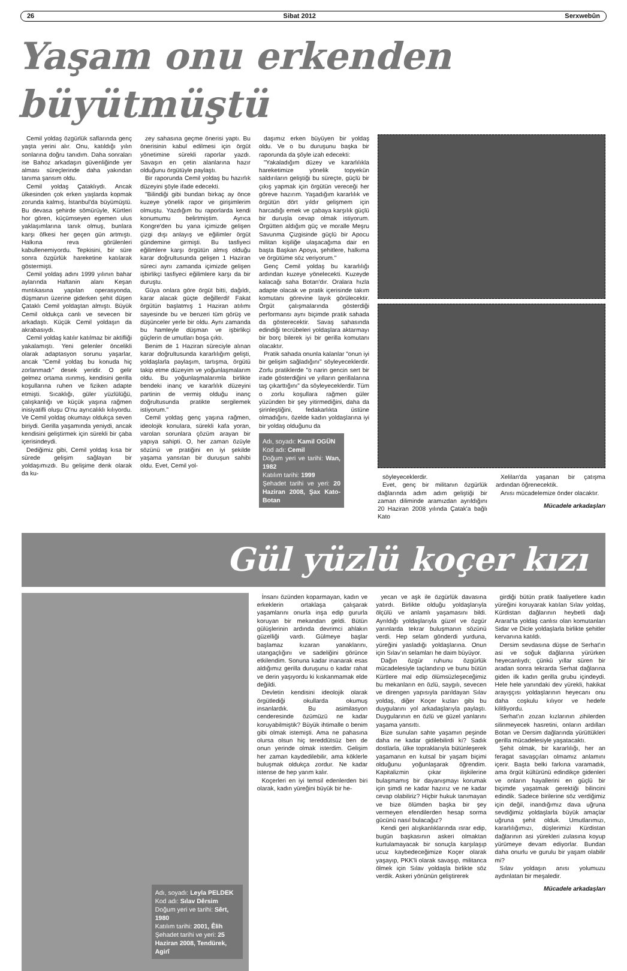26 Sibat 2012 Serxwebûn
Yaşam onu erkenden büyütmüştü
Cemil yoldaş özgürlük saflarında genç yaşta yerini alır. Onu, katıldığı yılın sonlarına doğru tanıdım. Daha sonraları ise Bahoz arkadaşın güvenliğinde yer alması süreçlerinde daha yakından tanıma şansım oldu.
Cemil yoldaş Çataklıydı. Ancak ülkesinden çok erken yaşlarda kopmak zorunda kalmış, İstanbul'da büyümüştü. Bu devasa şehirde sömürüyle, Kürtleri hor gören, küçümseyen egemen ulus yaklaşımlarına tanık olmuş, bunlara karşı öfkesi her geçen gün artmıştı. Halkına reva görülenleri kabullenemiyordu. Tepkisini, bir süre sonra özgürlük hareketine katılarak göstermişti.
Cemil yoldaş adını 1999 yılının bahar aylarında Haftanin alanı Keşan mıntıkasına yapılan operasyonda, düşmanın üzerine giderken şehit düşen Çataklı Cemil yoldaştan almıştı. Büyük Cemil oldukça canlı ve sevecen bir arkadaştı. Küçük Cemil yoldaşın da akrabasıydı.
Cemil yoldaş katılır katılmaz bir aktifliği yakalamıştı. Yeni gelenler öncelikli olarak adaptasyon sorunu yaşarlar, ancak "Cemil yoldaş bu konuda hiç zorlanmadı" desek yeridir. O gelir gelmez ortama ısınmış, kendisini gerilla koşullarına ruhen ve fiziken adapte etmişti. Sıcaklığı, güler yüzlülüğü, çalışkanlığı ve küçük yaşına rağmen inisiyatifli oluşu O'nu ayrıcalıklı kılıyordu. Ve Cemil yoldaş okumayı oldukça seven biriydi. Gerilla yaşamında yeniydi, ancak kendisini geliştirmek için sürekli bir çaba içerisindeydi.
Dediğimiz gibi, Cemil yoldaş kısa bir sürede gelişim sağlayan bir yoldaşımızdı. Bu gelişime denk olarak da ku-
zey sahasına geçme önerisi yaptı. Bu önerisinin kabul edilmesi için örgüt yönetimine sürekli raporlar yazdı. Savaşın en çetin alanlarına hazır olduğunu örgütüyle paylaştı.
Bir raporunda Cemil yoldaş bu hazırlık düzeyini şöyle ifade edecekti.
"Bilindiği gibi bundan birkaç ay önce kuzeye yönelik rapor ve girişimlerim olmuştu. Yazdığım bu raporlarda kendi konumumu belirtmiştim. Ayrıca Kongre'den bu yana içimizde gelişen çizgi dışı anlayış ve eğilimler örgüt gündemine girmişti. Bu tasfiyeci eğilimlere karşı örgütün almış olduğu karar doğrultusunda gelişen 1 Haziran süreci aynı zamanda içimizde gelişen işbirlikçi tasfiyeci eğilimlere karşı da bir duruştu.
Güya onlara göre örgüt bitti, dağıldı, karar alacak güçte değillerdi! Fakat örgütün başlatmış 1 Haziran atılımı sayesinde bu ve benzeri tüm görüş ve düşünceler yerle bir oldu. Aynı zamanda bu hamleyle düşman ve işbirlikçi güçlerin de umutları boşa çıktı.
Benim de 1 Haziran süreciyle alınan karar doğrultusunda kararlılığım gelişti, yoldaşlarla paylaşım, tartışma, örgütü takip etme düzeyim ve yoğunlaşmalarım oldu. Bu yoğunlaşmalarımla birlikte bendeki inanç ve kararlılık düzeyini partinin de vermiş olduğu inanç doğrultusunda pratikte sergilemek istiyorum."
Cemil yoldaş genç yaşına rağmen, ideolojik konulara, sürekli kafa yoran, varolan sorunlara çözüm arayan bir yapıya sahipti. O, her zaman özüyle sözünü ve pratiğini en iyi şekilde yaşama yansıtan bir duruşun sahibi oldu. Evet, Cemil yol-
daşımız erken büyüyen bir yoldaş oldu. Ve o bu duruşunu başka bir raporunda da şöyle izah edecekti:
"Yakaladığım düzey ve kararlılıkla hareketimize yönelik topyekün saldırıların geliştiği bu süreçte, güçlü bir çıkış yapmak için örgütün vereceği her göreve hazırım. Yaşadığım kararlılık ve örgütün dört yıldır gelişmem için harcadığı emek ve çabaya karşılık güçlü bir duruşla cevap olmak istiyorum. Örgütten aldığım güç ve moralle Meşru Savunma Çizgisinde güçlü bir Apocu militan kişiliğe ulaşacağıma dair en başta Başkan Apoya, şehitlere, halkıma ve örgütüme söz veriyorum."
Genç Cemil yoldaş bu kararlılığı ardından kuzeye yönelecekti. Kuzeyde kalacağı saha Botan'dır. Oralara hızla adapte olacak ve pratik içerisinde takım komutanı görevine layık görülecektir. Örgüt çalışmalarında gösterdiği performansı aynı biçimde pratik sahada da gösterecektir. Savaş sahasında edindiği tecrübeleri yoldaşlara aktarmayı bir borç bilerek iyi bir gerilla komutanı olacaktır.
Pratik sahada onunla kalanlar "onun iyi bir gelişim sağladığını" söyleyeceklerdir. Zorlu pratiklerde "o narin gencin sert bir irade gösterdiğini ve yılların gerillalarına taş çıkarttığını" da söyleyeceklerdir. Tüm o zorlu koşullara rağmen güler yüzünden bir şey yitirmediğini, daha da şirinleştiğini, fedakarlıkta üstüne olmadığını, özelde kadın yoldaşlarına iyi bir yoldaş olduğunu da
Adı, soyadı: Kamil OGÜN
Kod adı: Cemil
Doğum yeri ve tarihi: Wan, 1982
Katılım tarihi: 1999
Şehadet tarihi ve yeri: 20 Haziran 2008, Şax Kato-Botan
söyleyeceklerdir.
Evet, genç bir militanın özgürlük dağlarında adım adım geliştiği bir zaman diliminde aramızdan ayrıldığını 20 Haziran 2008 yılında Çatak'a bağlı Kato
Xelilan'da yaşanan bir çatışma ardından öğrenecektik.
Anısı mücadelemize önder olacaktır.
Mücadele arkadaşları
Gül yüzlü koçer kızı
Adı, soyadı: Leyla PELDEK
Kod adı: Sılav Dêrsim
Doğum yeri ve tarihi: Sêrt, 1980
Katılım tarihi: 2001, Êlih
Şehadet tarihi ve yeri: 25 Haziran 2008, Tendürek, Agirî
İnsanı özünden koparmayan, kadın ve erkeklerin ortaklaşa çalışarak yaşamlarını onurla inşa edip gururla koruyan bir mekandan geldi. Bütün gülüşlerinin ardında devrimci ahlakın güzelliği vardı. Gülmeye başlar başlamaz kızaran yanaklarını, utangaçlığını ve sadeliğini görünce etkilendim. Sonuna kadar inanarak esas aldığımız gerilla duruşunu o kadar rahat ve derin yaşıyordu ki kıskanmamak elde değildi.
Devletin kendisini ideolojik olarak örgütlediği okullarda okumuş insanlardık. Bu asimilasyon cenderesinde özümüzü ne kadar koruyabilmiştik? Büyük ihtimalle o benim gibi olmak istemişti. Ama ne pahasına olursa olsun hiç tereddütsüz ben de onun yerinde olmak isterdim. Gelişim her zaman kaydedilebilir, ama köklerle buluşmak oldukça zordur. Ne kadar istense de hep yarım kalır.
Koçerleri en iyi temsil edenlerden biri olarak, kadın yüreğini büyük bir he-
yecan ve aşk ile özgürlük davasına yatırdı. Birlikte olduğu yoldaşlarıyla ölçülü ve anlamlı yaşamasını bildi. Ayrıldığı yoldaşlarıyla güzel ve özgür yarınlarda tekrar buluşmanın sözünü verdi. Hep selam gönderdi yurduna, yüreğini yasladığı yoldaşlarına. Onun için Sılav'ın selamları he daim büyüyor.
Dağın özgür ruhunu özgürlük mücadelesiyle taçlandırıp ve bunu bütün Kürtlere mal edip ölümsüzleşeceğimiz bu mekanların en özlü, saygılı, sevecen ve direngen yapısıyla parıldayan Sılav yoldaş, diğer Koçer kızları gibi bu duygularını yol arkadaşlarıyla paylaştı. Duygularının en özlü ve güzel yanlarını yaşama yansıttı.
Bize sunulan sahte yaşamın peşinde daha ne kadar gidilebilirdi ki? Sadık dostlarla, ülke topraklarıyla bütünleşerek yaşamanın en kutsal bir yaşam biçimi olduğunu yoğunlaşarak öğrendim. Kapitalizmin çıkar ilişkilerine bulaşmamış bir dayanışmayı korumak için şimdi ne kadar hazırız ve ne kadar cevap olabiliriz? Hiçbir hukuk tanımayan ve bize ölümden başka bir şey vermeyen efendilerden hesap sorma gücünü nasıl bulacağız?
Kendi geri alışkanlıklarında ısrar edip, bugün başkasının askeri olmaktan kurtulamayacak bir sonuçla karşılaşıp ucuz kaybedeceğimize Koçer olarak yaşayıp, PKK'li olarak savaşıp, militanca ölmek için Sılav yoldaşla birlikte söz verdik. Askeri yönünün geliştirerek
girdiği bütün pratik faaliyetlere kadın yüreğini koruyarak katılan Sılav yoldaş, Kürdistan dağlarının heybetli dağı Ararat'ta yoldaş canlısı olan komutanları Sidar ve Dicle yoldaşlarla birlikte şehitler kervanına katıldı.
Dersim sevdasına düşse de Serhat'ın asi ve soğuk dağlarına yürürken heyecanlıydı; çünkü yıllar süren bir aradan sonra tekrarda Serhat dağlarına giden ilk kadın gerilla grubu içindeydi. Hele hele yanındaki dev yürekli, hakikat arayışçısı yoldaşlarının heyecanı onu daha coşkulu kılıyor ve hedefe kilitliyordu.
Serhat'ın zozan kızlarının zihilerden silinmeyecek hasretini, onların ardılları Botan ve Dersim dağlarında yürüttükleri gerilla mücadelesiyle yaşatacaktı.
Şehit olmak, bir kararlılığı, her an feragat savaşçıları olmamız anlamını içerir. Başta belki farkına varamadık, ama örgüt kültürünü edindikçe gidenleri ve onların hayallerini en güçlü bir biçimde yaşatmak gerektiği bilincini edindik. Sadece birilerine söz verdiğimiz için değil, inandığımız dava uğruna sevdiğimiz yoldaşlarla büyük amaçlar uğruna şehit olduk. Umutlarımızı, kararlılığımızı, düşlerimizi Kürdistan dağlarının asi yürekleri zulasına koyup yürümeye devam ediyorlar. Bundan daha onurlu ve gurulu bir yaşam olabilir mi?
Sılav yoldaşın anısı yolumuzu aydınlatan bir meşaledir.
Mücadele arkadaşları